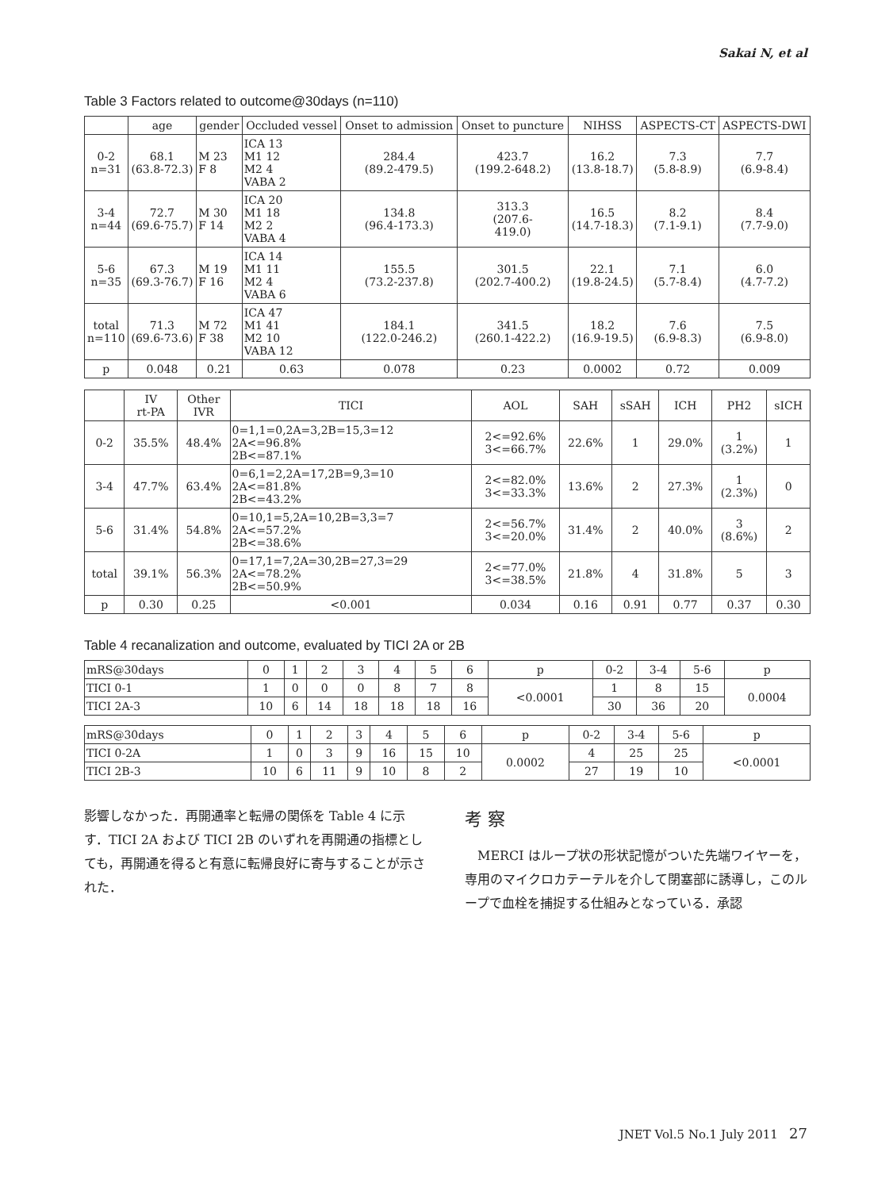Sakai N, et al
Table 3 Factors related to outcome@30days (n=110)
| | age | gender | Occluded vessel | Onset to admission | Onset to puncture | NIHSS | ASPECTS-CT | ASPECTS-DWI |
| --- | --- | --- | --- | --- | --- | --- | --- | --- |
| 0-2 n=31 | 68.1 (63.8-72.3) | M 23 F 8 | ICA 13 M1 12 M2 4 VABA 2 | 284.4 (89.2-479.5) | 423.7 (199.2-648.2) | 16.2 (13.8-18.7) | 7.3 (5.8-8.9) | 7.7 (6.9-8.4) |
| 3-4 n=44 | 72.7 (69.6-75.7) | M 30 F 14 | ICA 20 M1 18 M2 2 VABA 4 | 134.8 (96.4-173.3) | 313.3 (207.6- 419.0) | 16.5 (14.7-18.3) | 8.2 (7.1-9.1) | 8.4 (7.7-9.0) |
| 5-6 n=35 | 67.3 (69.3-76.7) | M 19 F 16 | ICA 14 M1 11 M2 4 VABA 6 | 155.5 (73.2-237.8) | 301.5 (202.7-400.2) | 22.1 (19.8-24.5) | 7.1 (5.7-8.4) | 6.0 (4.7-7.2) |
| total n=110 | 71.3 (69.6-73.6) | M 72 F 38 | ICA 47 M1 41 M2 10 VABA 12 | 184.1 (122.0-246.2) | 341.5 (260.1-422.2) | 18.2 (16.9-19.5) | 7.6 (6.9-8.3) | 7.5 (6.9-8.0) |
| p | 0.048 | 0.21 | 0.63 | 0.078 | 0.23 | 0.0002 | 0.72 | 0.009 |
| | IV rt-PA | Other IVR | TICI | AOL | SAH | sSAH | ICH | PH2 | sICH |
| --- | --- | --- | --- | --- | --- | --- | --- | --- | --- |
| 0-2 | 35.5% | 48.4% | 0=1,1=0,2A=3,2B=15,3=12 2A<=96.8% 2B<=87.1% | 2<=92.6% 3<=66.7% | 22.6% | 1 | 29.0% | 1 (3.2%) | 1 |
| 3-4 | 47.7% | 63.4% | 0=6,1=2,2A=17,2B=9,3=10 2A<=81.8% 2B<=43.2% | 2<=82.0% 3<=33.3% | 13.6% | 2 | 27.3% | 1 (2.3%) | 0 |
| 5-6 | 31.4% | 54.8% | 0=10,1=5,2A=10,2B=3,3=7 2A<=57.2% 2B<=38.6% | 2<=56.7% 3<=20.0% | 31.4% | 2 | 40.0% | 3 (8.6%) | 2 |
| total | 39.1% | 56.3% | 0=17,1=7,2A=30,2B=27,3=29 2A<=78.2% 2B<=50.9% | 2<=77.0% 3<=38.5% | 21.8% | 4 | 31.8% | 5 | 3 |
| p | 0.30 | 0.25 | <0.001 | 0.034 | 0.16 | 0.91 | 0.77 | 0.37 | 0.30 |
Table 4 recanalization and outcome, evaluated by TICI 2A or 2B
| mRS@30days | 0 | 1 | 2 | 3 | 4 | 5 | 6 | p | 0-2 | 3-4 | 5-6 | p |
| TICI 0-1 | 1 | 0 | 0 | 0 | 8 | 7 | 8 | <0.0001 | 1 | 8 | 15 | 0.0004 |
| TICI 2A-3 | 10 | 6 | 14 | 18 | 18 | 18 | 16 | | 30 | 36 | 20 | |
| mRS@30days | 0 | 1 | 2 | 3 | 4 | 5 | 6 | p | 0-2 | 3-4 | 5-6 | p |
| TICI 0-2A | 1 | 0 | 3 | 9 | 16 | 15 | 10 | 0.0002 | 4 | 25 | 25 | <0.0001 |
| TICI 2B-3 | 10 | 6 | 11 | 9 | 10 | 8 | 2 | | 27 | 19 | 10 | |
影響しなかった．再開通率と転帰の関係を Table 4 に示す．TICI 2A および TICI 2B のいずれを再開通の指標としても，再開通を得ると有意に転帰良好に寄与することが示された．
考 察
　MERCI はループ状の形状記憶がついた先端ワイヤーを，専用のマイクロカテーテルを介して閉塞部に誘導し，このループで血栓を捕捉する仕組みとなっている．承認
JNET Vol.5 No.1 July 2011 27